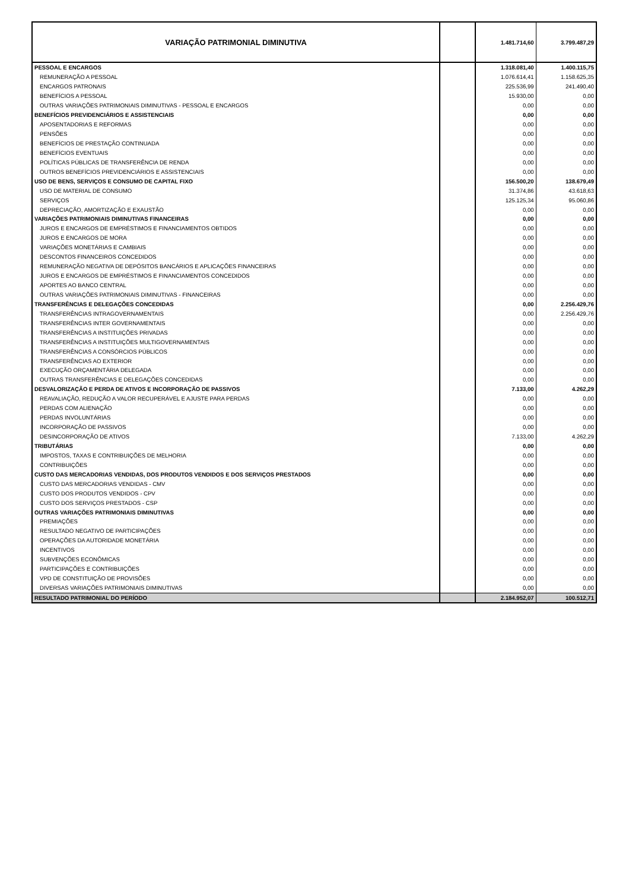| VARIAÇÃO PATRIMONIAL DIMINUTIVA | | 1.481.714,60 | 3.799.487,29 |
| PESSOAL E ENCARGOS | | 1.318.081,40 | 1.400.115,75 |
| REMUNERAÇÃO A PESSOAL | | 1.076.614,41 | 1.158.625,35 |
| ENCARGOS PATRONAIS | | 225.536,99 | 241.490,40 |
| BENEFÍCIOS A PESSOAL | | 15.930,00 | 0,00 |
| OUTRAS VARIAÇÕES PATRIMONIAIS DIMINUTIVAS - PESSOAL E ENCARGOS | | 0,00 | 0,00 |
| BENEFÍCIOS PREVIDENCIÁRIOS E ASSISTENCIAIS | | 0,00 | 0,00 |
| APOSENTADORIAS E REFORMAS | | 0,00 | 0,00 |
| PENSÕES | | 0,00 | 0,00 |
| BENEFÍCIOS DE PRESTAÇÃO CONTINUADA | | 0,00 | 0,00 |
| BENEFÍCIOS EVENTUAIS | | 0,00 | 0,00 |
| POLÍTICAS PÚBLICAS DE TRANSFERÊNCIA DE RENDA | | 0,00 | 0,00 |
| OUTROS BENEFÍCIOS PREVIDENCIÁRIOS E ASSISTENCIAIS | | 0,00 | 0,00 |
| USO DE BENS, SERVIÇOS E CONSUMO DE CAPITAL FIXO | | 156.500,20 | 138.679,49 |
| USO DE MATERIAL DE CONSUMO | | 31.374,86 | 43.618,63 |
| SERVIÇOS | | 125.125,34 | 95.060,86 |
| DEPRECIAÇÃO, AMORTIZAÇÃO E EXAUSTÃO | | 0,00 | 0,00 |
| VARIAÇÕES PATRIMONIAIS DIMINUTIVAS FINANCEIRAS | | 0,00 | 0,00 |
| JUROS E ENCARGOS DE EMPRÉSTIMOS E FINANCIAMENTOS OBTIDOS | | 0,00 | 0,00 |
| JUROS E ENCARGOS DE MORA | | 0,00 | 0,00 |
| VARIAÇÕES MONETÁRIAS E CAMBIAIS | | 0,00 | 0,00 |
| DESCONTOS FINANCEIROS CONCEDIDOS | | 0,00 | 0,00 |
| REMUNERAÇÃO NEGATIVA DE DEPÓSITOS BANCÁRIOS E APLICAÇÕES FINANCEIRAS | | 0,00 | 0,00 |
| JUROS E ENCARGOS DE EMPRÉSTIMOS E FINANCIAMENTOS CONCEDIDOS | | 0,00 | 0,00 |
| APORTES AO BANCO CENTRAL | | 0,00 | 0,00 |
| OUTRAS VARIAÇÕES PATRIMONIAIS DIMINUTIVAS - FINANCEIRAS | | 0,00 | 0,00 |
| TRANSFERÊNCIAS E DELEGAÇÕES CONCEDIDAS | | 0,00 | 2.256.429,76 |
| TRANSFERÊNCIAS INTRAGOVERNAMENTAIS | | 0,00 | 2.256.429,76 |
| TRANSFERÊNCIAS INTER GOVERNAMENTAIS | | 0,00 | 0,00 |
| TRANSFERÊNCIAS A INSTITUIÇÕES PRIVADAS | | 0,00 | 0,00 |
| TRANSFERÊNCIAS A INSTITUIÇÕES MULTIGOVERNAMENTAIS | | 0,00 | 0,00 |
| TRANSFERÊNCIAS A CONSÓRCIOS PÚBLICOS | | 0,00 | 0,00 |
| TRANSFERÊNCIAS AO EXTERIOR | | 0,00 | 0,00 |
| EXECUÇÃO ORÇAMENTÁRIA DELEGADA | | 0,00 | 0,00 |
| OUTRAS TRANSFERÊNCIAS E DELEGAÇÕES CONCEDIDAS | | 0,00 | 0,00 |
| DESVALORIZAÇÃO E PERDA DE ATIVOS E INCORPORAÇÃO DE PASSIVOS | | 7.133,00 | 4.262,29 |
| REAVALIAÇÃO, REDUÇÃO A VALOR RECUPERÁVEL E AJUSTE PARA PERDAS | | 0,00 | 0,00 |
| PERDAS COM ALIENAÇÃO | | 0,00 | 0,00 |
| PERDAS INVOLUNTÁRIAS | | 0,00 | 0,00 |
| INCORPORAÇÃO DE PASSIVOS | | 0,00 | 0,00 |
| DESINCORPORAÇÃO DE ATIVOS | | 7.133,00 | 4.262,29 |
| TRIBUTÁRIAS | | 0,00 | 0,00 |
| IMPOSTOS, TAXAS E CONTRIBUIÇÕES DE MELHORIA | | 0,00 | 0,00 |
| CONTRIBUIÇÕES | | 0,00 | 0,00 |
| CUSTO DAS MERCADORIAS VENDIDAS, DOS PRODUTOS VENDIDOS E DOS SERVIÇOS PRESTADOS | | 0,00 | 0,00 |
| CUSTO DAS MERCADORIAS VENDIDAS - CMV | | 0,00 | 0,00 |
| CUSTO DOS PRODUTOS VENDIDOS - CPV | | 0,00 | 0,00 |
| CUSTO DOS SERVIÇOS PRESTADOS - CSP | | 0,00 | 0,00 |
| OUTRAS VARIAÇÕES PATRIMONIAIS DIMINUTIVAS | | 0,00 | 0,00 |
| PREMIAÇÕES | | 0,00 | 0,00 |
| RESULTADO NEGATIVO DE PARTICIPAÇÕES | | 0,00 | 0,00 |
| OPERAÇÕES DA AUTORIDADE MONETÁRIA | | 0,00 | 0,00 |
| INCENTIVOS | | 0,00 | 0,00 |
| SUBVENÇÕES ECONÔMICAS | | 0,00 | 0,00 |
| PARTICIPAÇÕES E CONTRIBUIÇÕES | | 0,00 | 0,00 |
| VPD DE CONSTITUIÇÃO DE PROVISÕES | | 0,00 | 0,00 |
| DIVERSAS VARIAÇÕES PATRIMONIAIS DIMINUTIVAS | | 0,00 | 0,00 |
| RESULTADO PATRIMONIAL DO PERÍODO | | 2.184.952,07 | 100.512,71 |